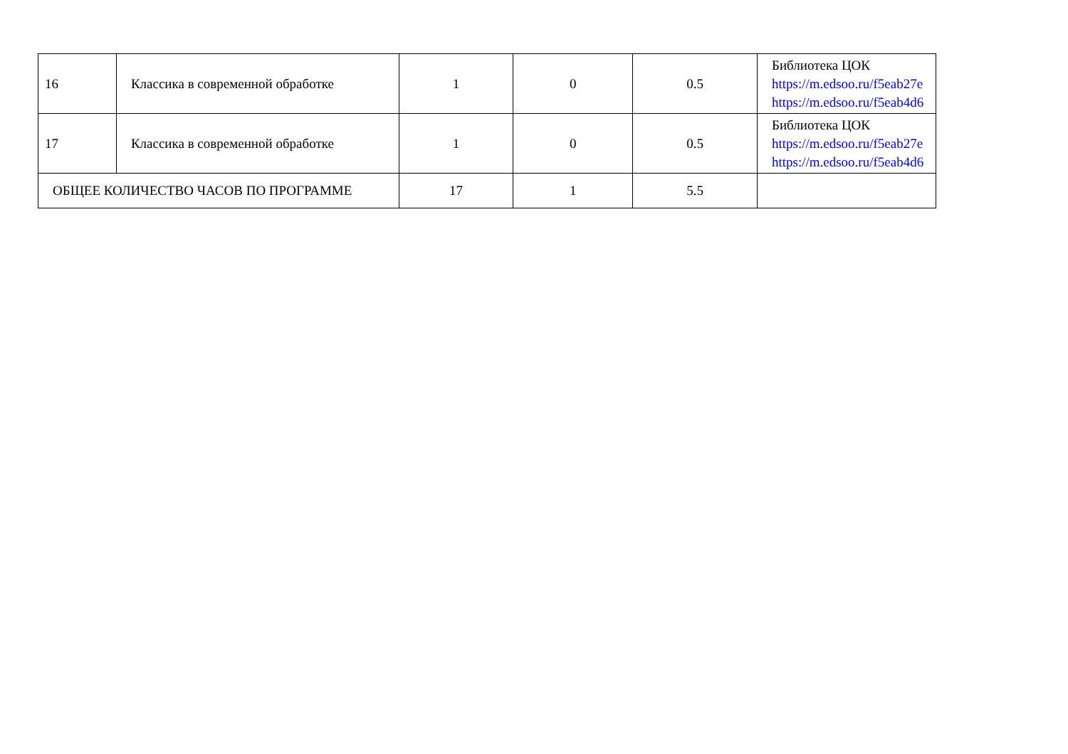| 16 | Классика в современной обработке | 1 | 0 | 0.5 | Библиотека ЦОК https://m.edsoo.ru/f5eab27e https://m.edsoo.ru/f5eab4d6 |
| 17 | Классика в современной обработке | 1 | 0 | 0.5 | Библиотека ЦОК https://m.edsoo.ru/f5eab27e https://m.edsoo.ru/f5eab4d6 |
| ОБЩЕЕ КОЛИЧЕСТВО ЧАСОВ ПО ПРОГРАММЕ | | 17 | 1 | 5.5 | |